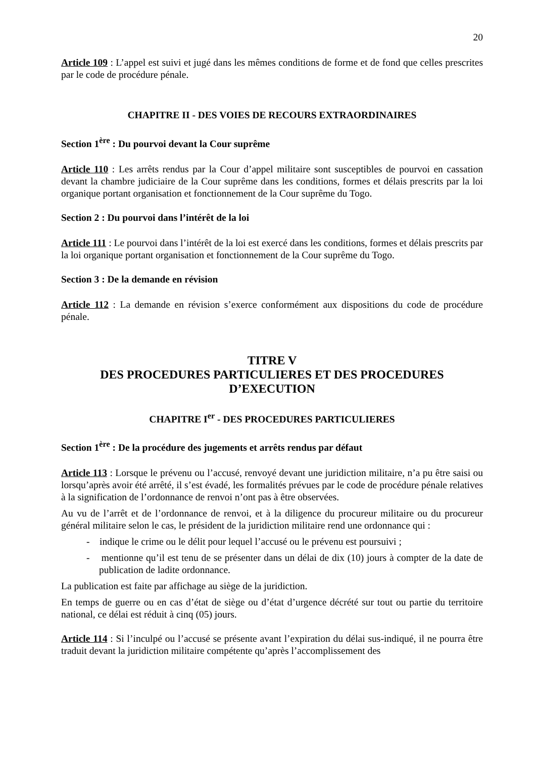20
Article 109 : L’appel est suivi et jugé dans les mêmes conditions de forme et de fond que celles prescrites par le code de procédure pénale.
CHAPITRE II - DES VOIES DE RECOURS EXTRAORDINAIRES
Section 1<sup>ère</sup> : Du pourvoi devant la Cour suprême
Article 110 : Les arrêts rendus par la Cour d’appel militaire sont susceptibles de pourvoi en cassation devant la chambre judiciaire de la Cour suprême dans les conditions, formes et délais prescrits par la loi organique portant organisation et fonctionnement de la Cour suprême du Togo.
Section 2 : Du pourvoi dans l’intérêt de la loi
Article 111 : Le pourvoi dans l’intérêt de la loi est exercé dans les conditions, formes et délais prescrits par la loi organique portant organisation et fonctionnement de la Cour suprême du Togo.
Section 3 : De la demande en révision
Article 112 : La demande en révision s’exerce conformément aux dispositions du code de procédure pénale.
TITRE V
DES PROCEDURES PARTICULIERES ET DES PROCEDURES D’EXECUTION
CHAPITRE I<sup>er</sup> - DES PROCEDURES PARTICULIERES
Section 1<sup>ère</sup> : De la procédure des jugements et arrêts rendus par défaut
Article 113 : Lorsque le prévenu ou l’accusé, renvoyé devant une juridiction militaire, n’a pu être saisi ou lorsqu’après avoir été arrêté, il s’est évadé, les formalités prévues par le code de procédure pénale relatives à la signification de l’ordonnance de renvoi n’ont pas à être observées.
Au vu de l’arrêt et de l’ordonnance de renvoi, et à la diligence du procureur militaire ou du procureur général militaire selon le cas, le président de la juridiction militaire rend une ordonnance qui :
- indique le crime ou le délit pour lequel l’accusé ou le prévenu est poursuivi ;
- mentionne qu’il est tenu de se présenter dans un délai de dix (10) jours à compter de la date de publication de ladite ordonnance.
La publication est faite par affichage au siège de la juridiction.
En temps de guerre ou en cas d’état de siège ou d’état d’urgence décrété sur tout ou partie du territoire national, ce délai est réduit à cinq (05) jours.
Article 114 : Si l’inculpé ou l’accusé se présente avant l’expiration du délai sus-indiqué, il ne pourra être traduit devant la juridiction militaire compétente qu’après l’accomplissement des